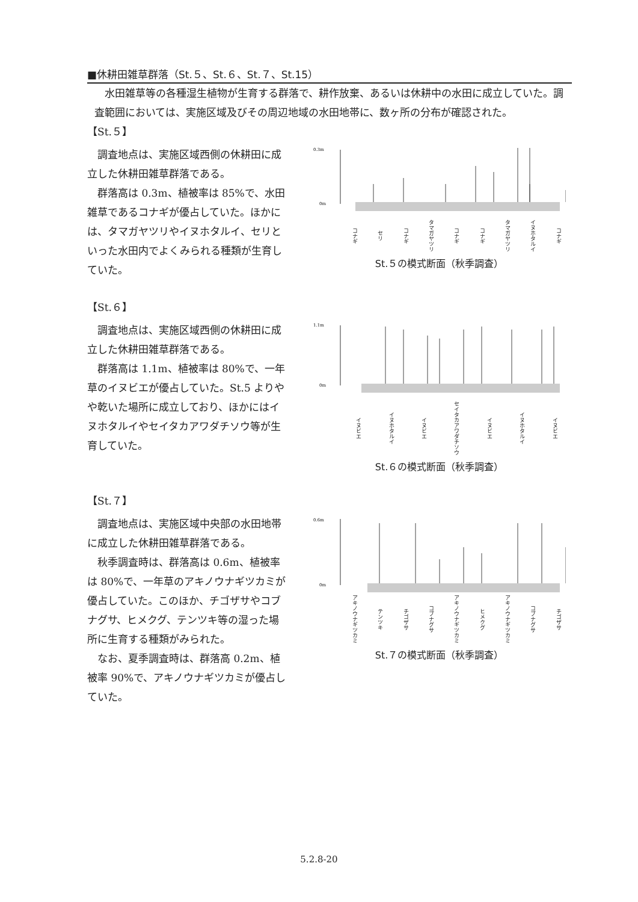■休耕田雑草群落（St.５、St.６、St.７、St.15）
水田雑草等の各種湿生植物が生育する群落で、耕作放棄、あるいは休耕中の水田に成立していた。調査範囲においては、実施区域及びその周辺地域の水田地帯に、数ヶ所の分布が確認された。
【St.５】
調査地点は、実施区域西側の休耕田に成立した休耕田雑草群落である。
群落高は 0.3m、植被率は 85%で、水田雑草であるコナギが優占していた。ほかには、タマガヤツリやイヌホタルイ、セリといった水田内でよくみられる種類が生育していた。
0.3m
0m
コナギ セリ コナギ タマガヤツリ コナギ コナギ タマガヤツリ イヌホタルイ コナギ
St.５の模式断面（秋季調査）
【St.６】
調査地点は、実施区域西側の休耕田に成立した休耕田雑草群落である。
群落高は 1.1m、植被率は 80%で、一年草のイヌビエが優占していた。St.5 よりやや乾いた場所に成立しており、ほかにはイヌホタルイやセイタカアワダチソウ等が生育していた。
1.1m
0m
イヌビエ イヌホタルイ イヌビエ セイタカアワダチソウ イヌビエ イヌホタルイ イヌビエ
St.６の模式断面（秋季調査）
【St.７】
調査地点は、実施区域中央部の水田地帯に成立した休耕田雑草群落である。
秋季調査時は、群落高は 0.6m、植被率は 80%で、一年草のアキノウナギツカミが優占していた。このほか、チゴザサやコブナグサ、ヒメクグ、テンツキ等の湿った場所に生育する種類がみられた。
なお、夏季調査時は、群落高 0.2m、植被率 90%で、アキノウナギツカミが優占していた。
0.6m
0m
アキノウナギツカミ テンツキ チゴザサ コブナグサ アキノウナギツカミ ヒメクグ アキノウナギツカミ コブナグサ チゴザサ
St.７の模式断面（秋季調査）
5.2.8-20